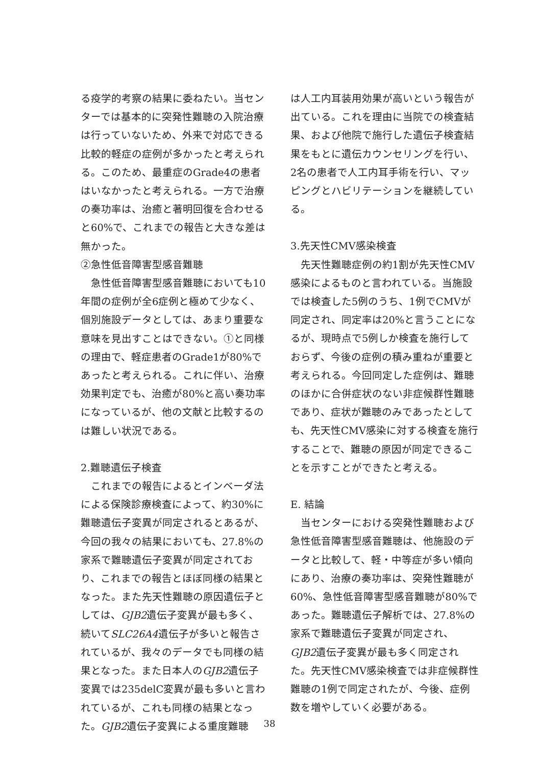る疫学的考察の結果に委ねたい。当センターでは基本的に突発性難聴の入院治療は行っていないため、外来で対応できる比較的軽症の症例が多かったと考えられる。このため、最重症のGrade4の患者はいなかったと考えられる。一方で治療の奏功率は、治癒と著明回復を合わせると60%で、これまでの報告と大きな差は無かった。
②急性低音障害型感音難聴
急性低音障害型感音難聴においても10年間の症例が全6症例と極めて少なく、個別施設データとしては、あまり重要な意味を見出すことはできない。①と同様の理由で、軽症患者のGrade1が80%であったと考えられる。これに伴い、治療効果判定でも、治癒が80%と高い奏功率になっているが、他の文献と比較するのは難しい状況である。
2.難聴遺伝子検査
これまでの報告によるとインベーダ法による保険診療検査によって、約30%に難聴遺伝子変異が同定されるとあるが、今回の我々の結果においても、27.8%の家系で難聴遺伝子変異が同定されており、これまでの報告とほぼ同様の結果となった。また先天性難聴の原因遺伝子としては、GJB2遺伝子変異が最も多く、続いてSLC26A4遺伝子が多いと報告されているが、我々のデータでも同様の結果となった。また日本人のGJB2遺伝子変異では235delC変異が最も多いと言われているが、これも同様の結果となった。GJB2遺伝子変異による重度難聴
は人工内耳装用効果が高いという報告が出ている。これを理由に当院での検査結果、および他院で施行した遺伝子検査結果をもとに遺伝カウンセリングを行い、2名の患者で人工内耳手術を行い、マッピングとハビリテーションを継続している。
3.先天性CMV感染検査
先天性難聴症例の約1割が先天性CMV感染によるものと言われている。当施設では検査した5例のうち、1例でCMVが同定され、同定率は20%と言うことになるが、現時点で5例しか検査を施行しておらず、今後の症例の積み重ねが重要と考えられる。今回同定した症例は、難聴のほかに合併症状のない非症候群性難聴であり、症状が難聴のみであったとしても、先天性CMV感染に対する検査を施行することで、難聴の原因が同定できることを示すことができたと考える。
E. 結論
当センターにおける突発性難聴および急性低音障害型感音難聴は、他施設のデータと比較して、軽・中等症が多い傾向にあり、治療の奏功率は、突発性難聴が60%、急性低音障害型感音難聴が80%であった。難聴遺伝子解析では、27.8%の家系で難聴遺伝子変異が同定され、GJB2遺伝子変異が最も多く同定された。先天性CMV感染検査では非症候群性難聴の1例で同定されたが、今後、症例数を増やしていく必要がある。
38